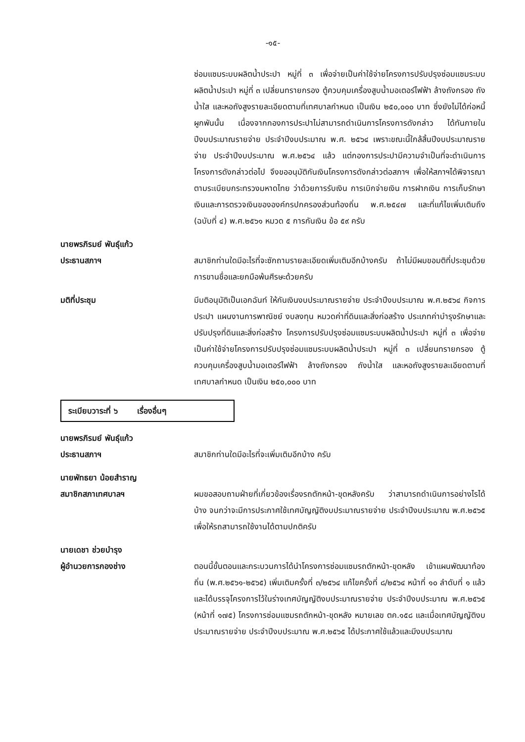-๑๕-
ซ่อมแซมระบบผลิตน้ำประปา หมู่ที่ ๓ เพื่อจ่ายเป็นค่าใช้จ่ายโครงการปรับปรุงซ่อมแซมระบบผลิตน้ำประปา หมู่ที่ ๓ เปลี่ยนทรายกรอง ตู้ควบคุมเครื่องสูบน้ำมอเตอร์ไฟฟ้า ล้างถังกรอง ถังน้ำใส และหอถังสูงรายละเอียดตามที่เทศบาลกำหนด เป็นเงิน ๒๕๐,๐๐๐ บาท ซึ่งยังไม่ได้ก่อหนี้ผูกพันนั้น เนื่องจากกองการประปาไม่สามารถดำเนินการโครงการดังกล่าว ได้ทันภายในปีงบประมาณรายจ่าย ประจำปีงบประมาณ พ.ศ. ๒๕๖๔ เพราะขณะนี้ใกล้สิ้นปีงบประมาณรายจ่าย ประจำปีงบประมาณ พ.ศ.๒๕๖๔ แล้ว แต่กองการประปามีความจำเป็นที่จะดำเนินการโครงการดังกล่าวต่อไป จึงขออนุมัติกันเงินโครงการดังกล่าวต่อสภาฯ เพื่อให้สภาฯได้พิจารณา ตามระเบียบกระทรวงมหาดไทย ว่าด้วยการรับเงิน การเบิกจ่ายเงิน การฝากเงิน การเก็บรักษาเงินและการตรวจเงินขององค์กรปกครองส่วนท้องถิ่น พ.ศ.๒๕๔๗ และที่แก้ไขเพิ่มเติมถึง (ฉบับที่ ๔) พ.ศ.๒๕๖๑ หมวด ๕ การกันเงิน ข้อ ๕๙ ครับ
นายพรภิรมย์ พันธุ์แก้ว
ประธานสภาฯ
สมาชิกท่านใดมีอะไรที่จะซักถามรายละเอียดเพิ่มเติมอีกบ้างครับ ถ้าไม่มีผมขอมติที่ประชุมด้วยการขานชื่อและยกมือพ้นศีรษะด้วยครับ
มติที่ประชุม มีมติอนุมัติเป็นเอกฉันท์ ให้กันเงินงบประมาณรายจ่าย ประจำปีงบประมาณ พ.ศ.๒๕๖๔ กิจการประปา แผนงานการพาณิชย์ งบลงทุน หมวดค่าที่ดินและสิ่งก่อสร้าง ประเภทค่าบำรุงรักษาและปรับปรุงที่ดินและสิ่งก่อสร้าง โครงการปรับปรุงซ่อมแซมระบบผลิตน้ำประปา หมู่ที่ ๓ เพื่อจ่ายเป็นค่าใช้จ่ายโครงการปรับปรุงซ่อมแซมระบบผลิตน้ำประปา หมู่ที่ ๓ เปลี่ยนทรายกรอง ตู้ควบคุมเครื่องสูบน้ำมอเตอร์ไฟฟ้า ล้างถังกรอง ถังน้ำใส และหอถังสูงรายละเอียดตามที่เทศบาลกำหนด เป็นเงิน ๒๕๐,๐๐๐ บาท
ระเบียบวาระที่ ๖ เรื่องอื่นๆ
นายพรภิรมย์ พันธุ์แก้ว
ประธานสภาฯ
สมาชิกท่านใดมีอะไรที่จะเพิ่มเติมอีกบ้าง ครับ
นายพัทธยา น้อยสำราญ
สมาชิกสภาเทศบาลฯ
ผมขอสอบถามฝ่ายที่เกี่ยวข้องเรื่องรถตักหน้า-ขุดหลังครับ ว่าสามารถดำเนินการอย่างไรได้บ้าง จนกว่าจะมีการประกาศใช้เทศบัญญัติงบประมาณรายจ่าย ประจำปีงบประมาณ พ.ศ.๒๕๖๕ เพื่อให้รถสามารถใช้งานได้ตามปกติครับ
นายเดชา ช่วยบำรุง
ผู้อำนวยการกองช่าง
ตอนนี้ขั้นตอนและกระบวนการได้นำโครงการซ่อมแซมรถตักหน้า-ขุดหลัง เข้าแผนพัฒนาท้องถิ่น (พ.ศ.๒๕๖๑-๒๕๖๕) เพิ่มเติมครั้งที่ ๓/๒๕๖๔ แก้ไขครั้งที่ ๘/๒๕๖๔ หน้าที่ ๑๐ ลำดับที่ ๑ แล้ว และได้บรรจุโครงการไว้ในร่างเทศบัญญัติงบประมาณรายจ่าย ประจำปีงบประมาณ พ.ศ.๒๕๖๕ (หน้าที่ ๑๗๕) โครงการซ่อมแซมรถตักหน้า-ขุดหลัง หมายเลข ตค.๑๕๘ และเมื่อเทศบัญญัติงบประมาณรายจ่าย ประจำปีงบประมาณ พ.ศ.๒๕๖๕ ได้ประกาศใช้แล้วและมีงบประมาณ